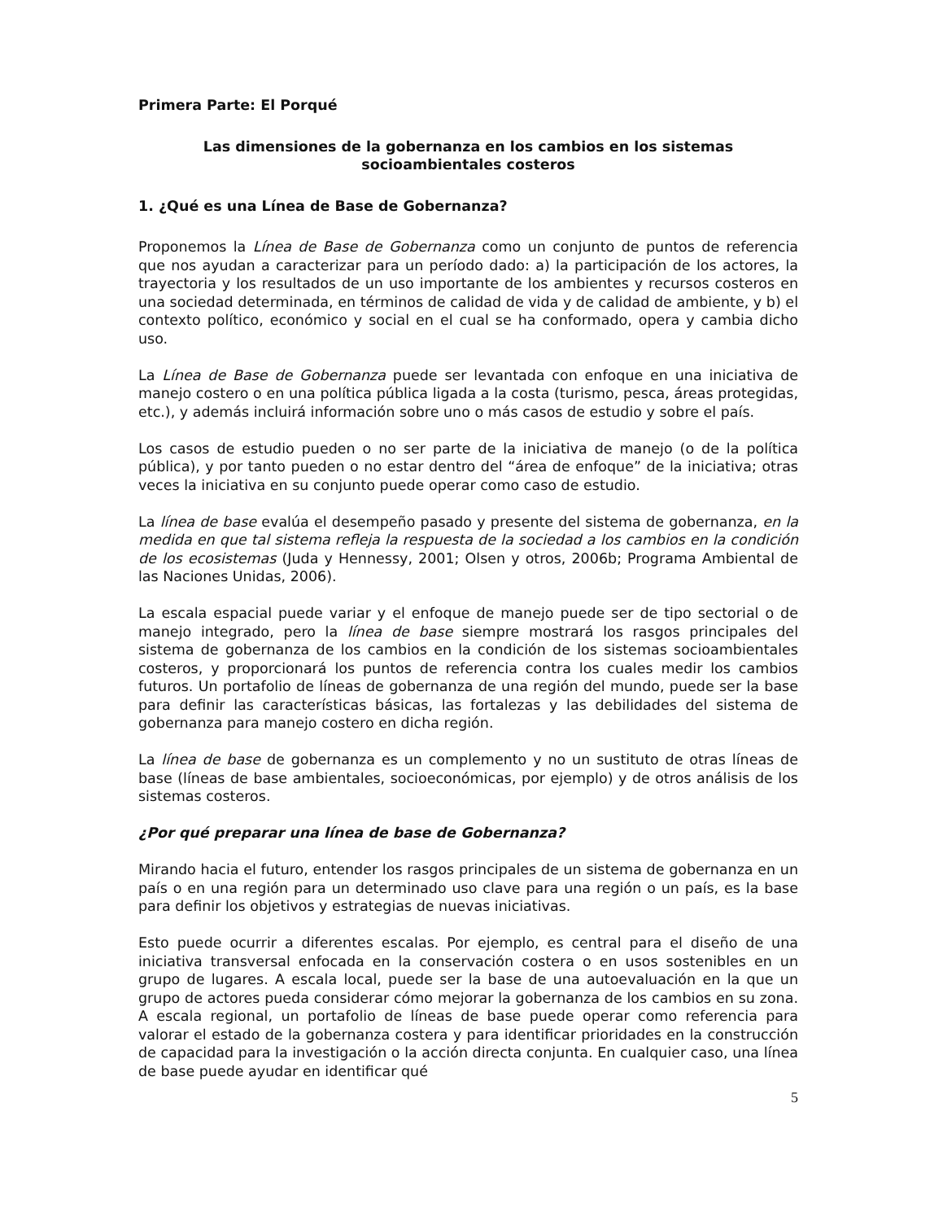Primera Parte: El Porqué
Las dimensiones de la gobernanza en los cambios en los sistemas
socioambientales costeros
1. ¿Qué es una Línea de Base de Gobernanza?
Proponemos la Línea de Base de Gobernanza como un conjunto de puntos de referencia que nos ayudan a caracterizar para un período dado: a) la participación de los actores, la trayectoria y los resultados de un uso importante de los ambientes y recursos costeros en una sociedad determinada, en términos de calidad de vida y de calidad de ambiente, y b) el contexto político, económico y social en el cual se ha conformado, opera y cambia dicho uso.
La Línea de Base de Gobernanza puede ser levantada con enfoque en una iniciativa de manejo costero o en una política pública ligada a la costa (turismo, pesca, áreas protegidas, etc.), y además incluirá información sobre uno o más casos de estudio y sobre el país.
Los casos de estudio pueden o no ser parte de la iniciativa de manejo (o de la política pública), y por tanto pueden o no estar dentro del “área de enfoque” de la iniciativa; otras veces la iniciativa en su conjunto puede operar como caso de estudio.
La línea de base evalúa el desempeño pasado y presente del sistema de gobernanza, en la medida en que tal sistema refleja la respuesta de la sociedad a los cambios en la condición de los ecosistemas (Juda y Hennessy, 2001; Olsen y otros, 2006b; Programa Ambiental de las Naciones Unidas, 2006).
La escala espacial puede variar y el enfoque de manejo puede ser de tipo sectorial o de manejo integrado, pero la línea de base siempre mostrará los rasgos principales del sistema de gobernanza de los cambios en la condición de los sistemas socioambientales costeros, y proporcionará los puntos de referencia contra los cuales medir los cambios futuros. Un portafolio de líneas de gobernanza de una región del mundo, puede ser la base para definir las características básicas, las fortalezas y las debilidades del sistema de gobernanza para manejo costero en dicha región.
La línea de base de gobernanza es un complemento y no un sustituto de otras líneas de base (líneas de base ambientales, socioeconómicas, por ejemplo) y de otros análisis de los sistemas costeros.
¿Por qué preparar una línea de base de Gobernanza?
Mirando hacia el futuro, entender los rasgos principales de un sistema de gobernanza en un país o en una región para un determinado uso clave para una región o un país, es la base para definir los objetivos y estrategias de nuevas iniciativas.
Esto puede ocurrir a diferentes escalas. Por ejemplo, es central para el diseño de una iniciativa transversal enfocada en la conservación costera o en usos sostenibles en un grupo de lugares. A escala local, puede ser la base de una autoevaluación en la que un grupo de actores pueda considerar cómo mejorar la gobernanza de los cambios en su zona. A escala regional, un portafolio de líneas de base puede operar como referencia para valorar el estado de la gobernanza costera y para identificar prioridades en la construcción de capacidad para la investigación o la acción directa conjunta. En cualquier caso, una línea de base puede ayudar en identificar qué
5